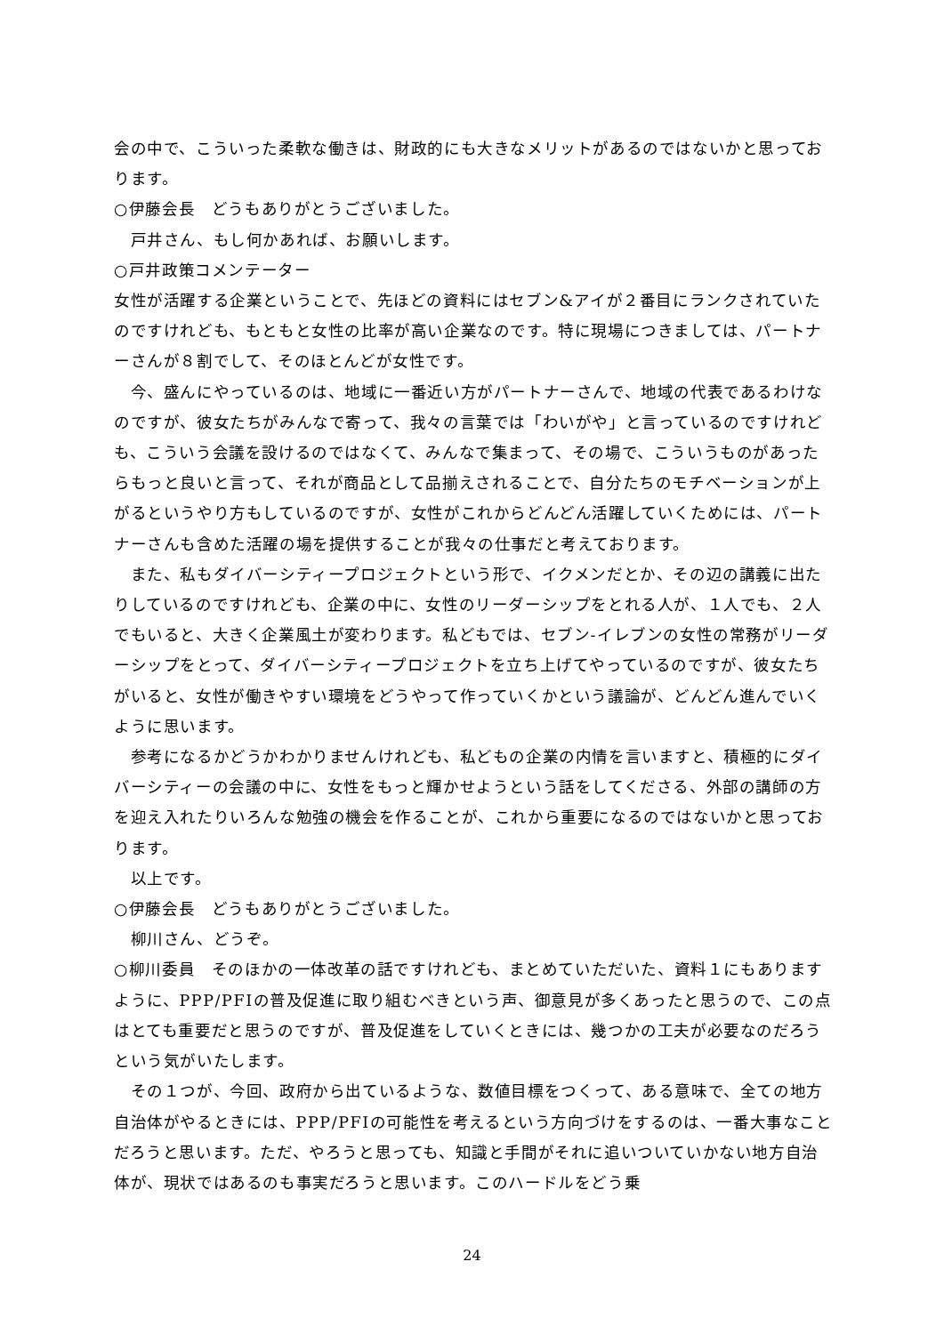会の中で、こういった柔軟な働きは、財政的にも大きなメリットがあるのではないかと思っております。
○伊藤会長　どうもありがとうございました。
　戸井さん、もし何かあれば、お願いします。
○戸井政策コメンテーター
女性が活躍する企業ということで、先ほどの資料にはセブン&アイが２番目にランクされていたのですけれども、もともと女性の比率が高い企業なのです。特に現場につきましては、パートナーさんが８割でして、そのほとんどが女性です。
　今、盛んにやっているのは、地域に一番近い方がパートナーさんで、地域の代表であるわけなのですが、彼女たちがみんなで寄って、我々の言葉では「わいがや」と言っているのですけれども、こういう会議を設けるのではなくて、みんなで集まって、その場で、こういうものがあったらもっと良いと言って、それが商品として品揃えされることで、自分たちのモチベーションが上がるというやり方もしているのですが、女性がこれからどんどん活躍していくためには、パートナーさんも含めた活躍の場を提供することが我々の仕事だと考えております。
　また、私もダイバーシティープロジェクトという形で、イクメンだとか、その辺の講義に出たりしているのですけれども、企業の中に、女性のリーダーシップをとれる人が、１人でも、２人でもいると、大きく企業風土が変わります。私どもでは、セブン-イレブンの女性の常務がリーダーシップをとって、ダイバーシティープロジェクトを立ち上げてやっているのですが、彼女たちがいると、女性が働きやすい環境をどうやって作っていくかという議論が、どんどん進んでいくように思います。
　参考になるかどうかわかりませんけれども、私どもの企業の内情を言いますと、積極的にダイバーシティーの会議の中に、女性をもっと輝かせようという話をしてくださる、外部の講師の方を迎え入れたりいろんな勉強の機会を作ることが、これから重要になるのではないかと思っております。
　以上です。
○伊藤会長　どうもありがとうございました。
　柳川さん、どうぞ。
○柳川委員　そのほかの一体改革の話ですけれども、まとめていただいた、資料１にもありますように、PPP/PFIの普及促進に取り組むべきという声、御意見が多くあったと思うので、この点はとても重要だと思うのですが、普及促進をしていくときには、幾つかの工夫が必要なのだろうという気がいたします。
　その１つが、今回、政府から出ているような、数値目標をつくって、ある意味で、全ての地方自治体がやるときには、PPP/PFIの可能性を考えるという方向づけをするのは、一番大事なことだろうと思います。ただ、やろうと思っても、知識と手間がそれに追いついていかない地方自治体が、現状ではあるのも事実だろうと思います。このハードルをどう乗
24